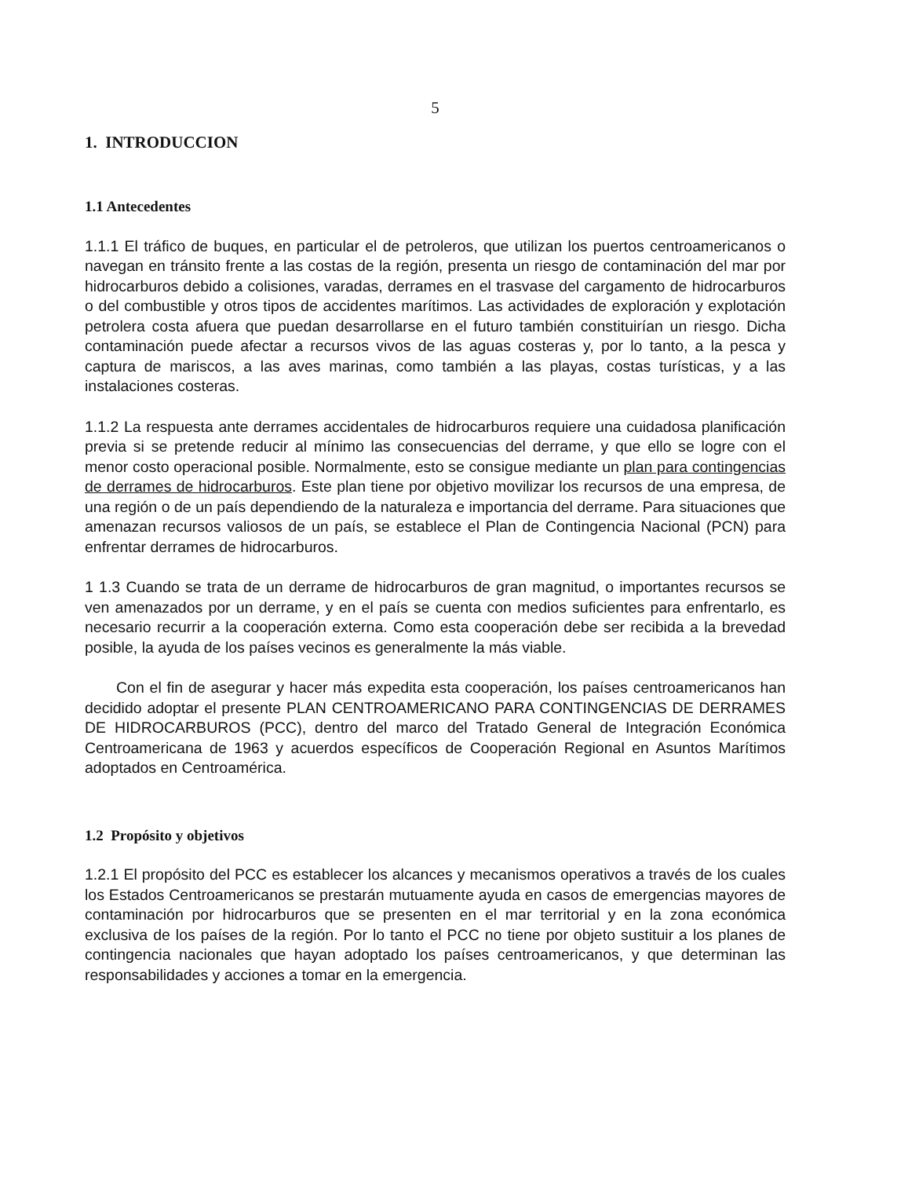5
1. INTRODUCCION
1.1 Antecedentes
1.1.1 El tráfico de buques, en particular el de petroleros, que utilizan los puertos centroamericanos o navegan en tránsito frente a las costas de la región, presenta un riesgo de contaminación del mar por hidrocarburos debido a colisiones, varadas, derrames en el trasvase del cargamento de hidrocarburos o del combustible y otros tipos de accidentes marítimos. Las actividades de exploración y explotación petrolera costa afuera que puedan desarrollarse en el futuro también constituirían un riesgo. Dicha contaminación puede afectar a recursos vivos de las aguas costeras y, por lo tanto, a la pesca y captura de mariscos, a las aves marinas, como también a las playas, costas turísticas, y a las instalaciones costeras.
1.1.2 La respuesta ante derrames accidentales de hidrocarburos requiere una cuidadosa planificación previa si se pretende reducir al mínimo las consecuencias del derrame, y que ello se logre con el menor costo operacional posible. Normalmente, esto se consigue mediante un plan para contingencias de derrames de hidrocarburos. Este plan tiene por objetivo movilizar los recursos de una empresa, de una región o de un país dependiendo de la naturaleza e importancia del derrame. Para situaciones que amenazan recursos valiosos de un país, se establece el Plan de Contingencia Nacional (PCN) para enfrentar derrames de hidrocarburos.
1 1.3 Cuando se trata de un derrame de hidrocarburos de gran magnitud, o importantes recursos se ven amenazados por un derrame, y en el país se cuenta con medios suficientes para enfrentarlo, es necesario recurrir a la cooperación externa. Como esta cooperación debe ser recibida a la brevedad posible, la ayuda de los países vecinos es generalmente la más viable.
Con el fin de asegurar y hacer más expedita esta cooperación, los países centroamericanos han decidido adoptar el presente PLAN CENTROAMERICANO PARA CONTINGENCIAS DE DERRAMES DE HIDROCARBUROS (PCC), dentro del marco del Tratado General de Integración Económica Centroamericana de 1963 y acuerdos específicos de Cooperación Regional en Asuntos Marítimos adoptados en Centroamérica.
1.2 Propósito y objetivos
1.2.1 El propósito del PCC es establecer los alcances y mecanismos operativos a través de los cuales los Estados Centroamericanos se prestarán mutuamente ayuda en casos de emergencias mayores de contaminación por hidrocarburos que se presenten en el mar territorial y en la zona económica exclusiva de los países de la región. Por lo tanto el PCC no tiene por objeto sustituir a los planes de contingencia nacionales que hayan adoptado los países centroamericanos, y que determinan las responsabilidades y acciones a tomar en la emergencia.